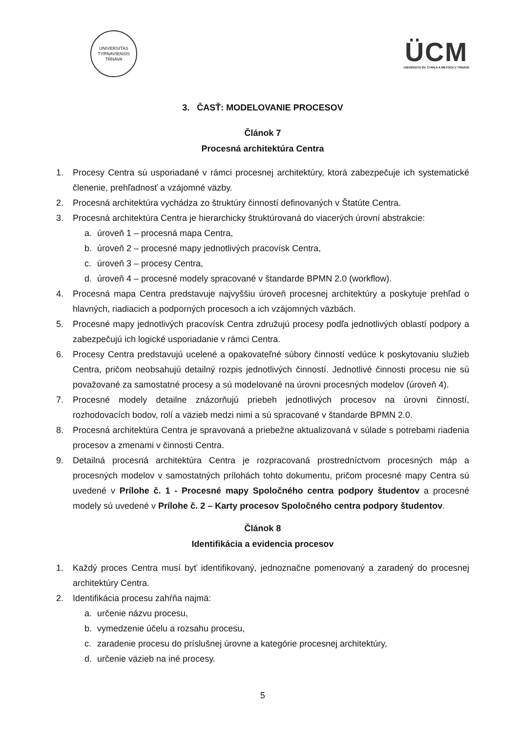UNIVERSITAS TYRNAVIENSIS
TRNAVA
ÜCM
UNIVERZITA SV. CYRILA A METODA V TRNAVE
3. ČASŤ: MODELOVANIE PROCESOV
Článok 7
Procesná architektúra Centra
1. Procesy Centra sú usporiadané v rámci procesnej architektúry, ktorá zabezpečuje ich systematické členenie, prehľadnosť a vzájomné väzby.
2. Procesná architektúra vychádza zo štruktúry činností definovaných v Štatúte Centra.
3. Procesná architektúra Centra je hierarchicky štruktúrovaná do viacerých úrovní abstrakcie:
a. úroveň 1 – procesná mapa Centra,
b. úroveň 2 – procesné mapy jednotlivých pracovísk Centra,
c. úroveň 3 – procesy Centra,
d. úroveň 4 – procesné modely spracované v štandarde BPMN 2.0 (workflow).
4. Procesná mapa Centra predstavuje najvyššiu úroveň procesnej architektúry a poskytuje prehľad o hlavných, riadiacich a podporných procesoch a ich vzájomných väzbách.
5. Procesné mapy jednotlivých pracovísk Centra združujú procesy podľa jednotlivých oblastí podpory a zabezpečujú ich logické usporiadanie v rámci Centra.
6. Procesy Centra predstavujú ucelené a opakovateľné súbory činností vedúce k poskytovaniu služieb Centra, pričom neobsahujú detailný rozpis jednotlivých činností. Jednotlivé činnosti procesu nie sú považované za samostatné procesy a sú modelované na úrovni procesných modelov (úroveň 4).
7. Procesné modely detailne znázorňujú priebeh jednotlivých procesov na úrovni činností, rozhodovacích bodov, rolí a väzieb medzi nimi a sú spracované v štandarde BPMN 2.0.
8. Procesná architektúra Centra je spravovaná a priebežne aktualizovaná v súlade s potrebami riadenia procesov a zmenami v činnosti Centra.
9. Detailná procesná architektúra Centra je rozpracovaná prostredníctvom procesných máp a procesných modelov v samostatných prílohách tohto dokumentu, pričom procesné mapy Centra sú uvedené v Prílohe č. 1 - Procesné mapy Spoločného centra podpory študentov a procesné modely sú uvedené v Prílohe č. 2 – Karty procesov Spoločného centra podpory študentov.
Článok 8
Identifikácia a evidencia procesov
1. Každý proces Centra musí byť identifikovaný, jednoznačne pomenovaný a zaradený do procesnej architektúry Centra.
2. Identifikácia procesu zahŕňa najmä:
a. určenie názvu procesu,
b. vymedzenie účelu a rozsahu procesu,
c. zaradenie procesu do príslušnej úrovne a kategórie procesnej architektúry,
d. určenie väzieb na iné procesy.
5